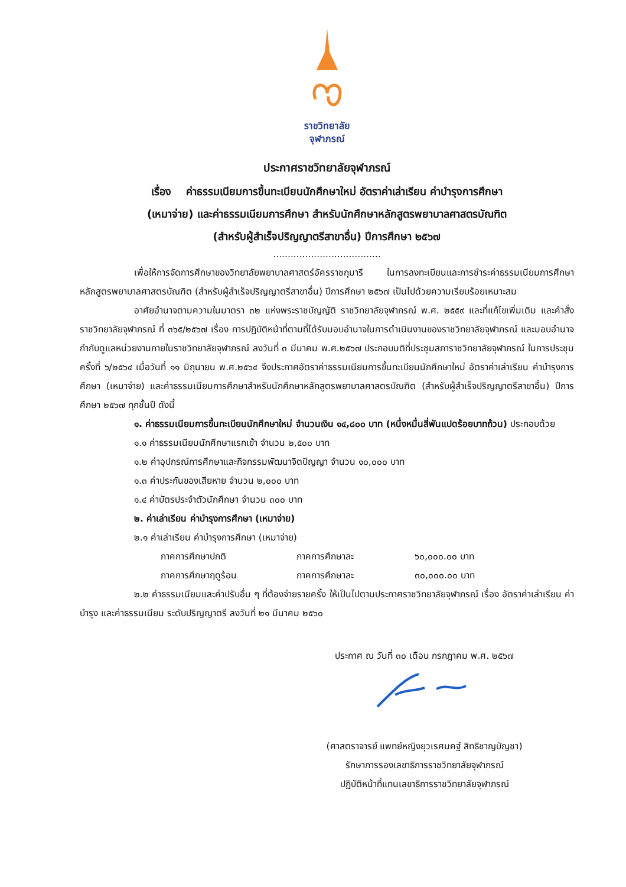ราชวิทยาลัย
จุฬาภรณ์
ประกาศราชวิทยาลัยจุฬาภรณ์
เรื่อง ค่าธรรมเนียมการขึ้นทะเบียนนักศึกษาใหม่ อัตราค่าเล่าเรียน ค่าบำรุงการศึกษา
(เหมาจ่าย) และค่าธรรมเนียมการศึกษา สำหรับนักศึกษาหลักสูตรพยาบาลศาสตรบัณฑิต
(สำหรับผู้สำเร็จปริญญาตรีสาขาอื่น) ปีการศึกษา ๒๕๖๗
.....................................
เพื่อให้การจัดการศึกษาของวิทยาลัยพยาบาลศาสตร์อัครราชกุมารี ในการลงทะเบียนและการชำระค่าธรรมเนียมการศึกษาหลักสูตรพยาบาลศาสตรบัณฑิต (สำหรับผู้สำเร็จปริญญาตรีสาขาอื่น) ปีการศึกษา ๒๕๖๗ เป็นไปด้วยความเรียบร้อยเหมาะสม
อาศัยอำนาจตามความในมาตรา ๓๒ แห่งพระราชบัญญัติ ราชวิทยาลัยจุฬาภรณ์ พ.ศ. ๒๕๕๙ และที่แก้ไขเพิ่มเติม และคำสั่งราชวิทยาลัยจุฬาภรณ์ ที่ ๓๖๕/๒๕๖๗ เรื่อง การปฏิบัติหน้าที่ตามที่ได้รับมอบอำนาจในการดำเนินงานของราชวิทยาลัยจุฬาภรณ์ และมอบอำนาจกำกับดูแลหน่วยงานภายในราชวิทยาลัยจุฬาภรณ์ ลงวันที่ ๓ มีนาคม พ.ศ.๒๕๖๗ ประกอบมติที่ประชุมสภาราชวิทยาลัยจุฬาภรณ์ ในการประชุมครั้งที่ ๖/๒๕๖๔ เมื่อวันที่ ๑๑ มิถุนายน พ.ศ.๒๕๖๔ จึงประกาศอัตราค่าธรรมเนียมการขึ้นทะเบียนนักศึกษาใหม่ อัตราค่าเล่าเรียน ค่าบำรุงการศึกษา (เหมาจ่าย) และค่าธรรมเนียมการศึกษาสำหรับนักศึกษาหลักสูตรพยาบาลศาสตรบัณฑิต (สำหรับผู้สำเร็จปริญญาตรีสาขาอื่น) ปีการศึกษา ๒๕๖๗ ทุกชั้นปี ดังนี้
๑. ค่าธรรมเนียมการขึ้นทะเบียนนักศึกษาใหม่ จำนวนเงิน ๑๔,๘๐๐ บาท (หนึ่งหมื่นสี่พันแปดร้อยบาทถ้วน) ประกอบด้วย
๑.๑ ค่าธรรมเนียมนักศึกษาแรกเข้า จำนวน ๒,๕๐๐ บาท
๑.๒ ค่าอุปกรณ์การศึกษาและกิจกรรมพัฒนาจิตปัญญา จำนวน ๑๐,๐๐๐ บาท
๑.๓ ค่าประกันของเสียหาย จำนวน ๒,๐๐๐ บาท
๑.๔ ค่าบัตรประจำตัวนักศึกษา จำนวน ๓๐๐ บาท
๒. ค่าเล่าเรียน ค่าบำรุงการศึกษา (เหมาจ่าย)
๒.๑ ค่าเล่าเรียน ค่าบำรุงการศึกษา (เหมาจ่าย)
ภาคการศึกษาปกติ ภาคการศึกษาละ ๖๐,๐๐๐.๐๐ บาท
ภาคการศึกษาฤดูร้อน ภาคการศึกษาละ ๓๐,๐๐๐.๐๐ บาท
๒.๒ ค่าธรรมเนียมและค่าปรับอื่น ๆ ที่ต้องจ่ายรายครั้ง ให้เป็นไปตามประกาศราชวิทยาลัยจุฬาภรณ์ เรื่อง อัตราค่าเล่าเรียน ค่าบำรุง และค่าธรรมเนียม ระดับปริญญาตรี ลงวันที่ ๒๑ มีนาคม ๒๕๖๐
ประกาศ ณ วันที่ ๓๐ เดือน กรกฎาคม พ.ศ. ๒๕๖๗
(ศาสตราจารย์ แพทย์หญิงยุวเรศมคฐ์ สิทธิชาญบัญชา)
รักษาการรองเลขาธิการราชวิทยาลัยจุฬาภรณ์
ปฏิบัติหน้าที่แทนเลขาธิการราชวิทยาลัยจุฬาภรณ์